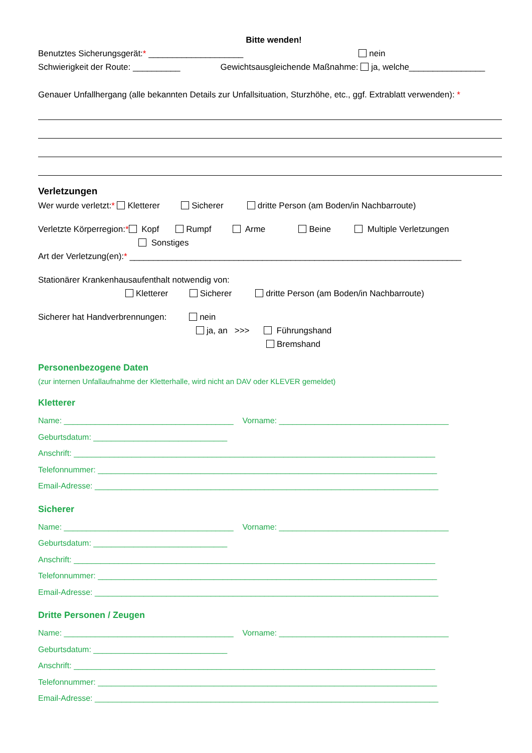Bitte wenden!
Benutztes Sicherungsgerät:* ____________________ nein
Schwierigkeit der Route: __________ Gewichtsausgleichende Maßnahme: ja, welche________________
Genauer Unfallhergang (alle bekannten Details zur Unfallsituation, Sturzhöhe, etc., ggf. Extrablatt verwenden): *
Verletzungen
Wer wurde verletzt:* Kletterer Sicherer dritte Person (am Boden/in Nachbarroute)
Verletzte Körperregion:* Kopf Rumpf Arme Beine Multiple Verletzungen
Sonstiges
Art der Verletzung(en):* ______________________________________________________________________
Stationärer Krankenhausaufenthalt notwendig von:
Kletterer Sicherer dritte Person (am Boden/in Nachbarroute)
Sicherer hat Handverbrennungen: nein
ja, an >>> Führungshand
Bremshand
Personenbezogene Daten
(zur internen Unfallaufnahme der Kletterhalle, wird nicht an DAV oder KLEVER gemeldet)
Kletterer
Name: ______________________________________ Vorname: ______________________________________
Geburtsdatum: ______________________________
Anschrift: _________________________________________________________________________________
Telefonnummer: ____________________________________________________________________________
Email-Adresse: _____________________________________________________________________________
Sicherer
Name: ______________________________________ Vorname: ______________________________________
Geburtsdatum: ______________________________
Anschrift: _________________________________________________________________________________
Telefonnummer: ____________________________________________________________________________
Email-Adresse: _____________________________________________________________________________
Dritte Personen / Zeugen
Name: ______________________________________ Vorname: ______________________________________
Geburtsdatum: ______________________________
Anschrift: _________________________________________________________________________________
Telefonnummer: ____________________________________________________________________________
Email-Adresse: _____________________________________________________________________________